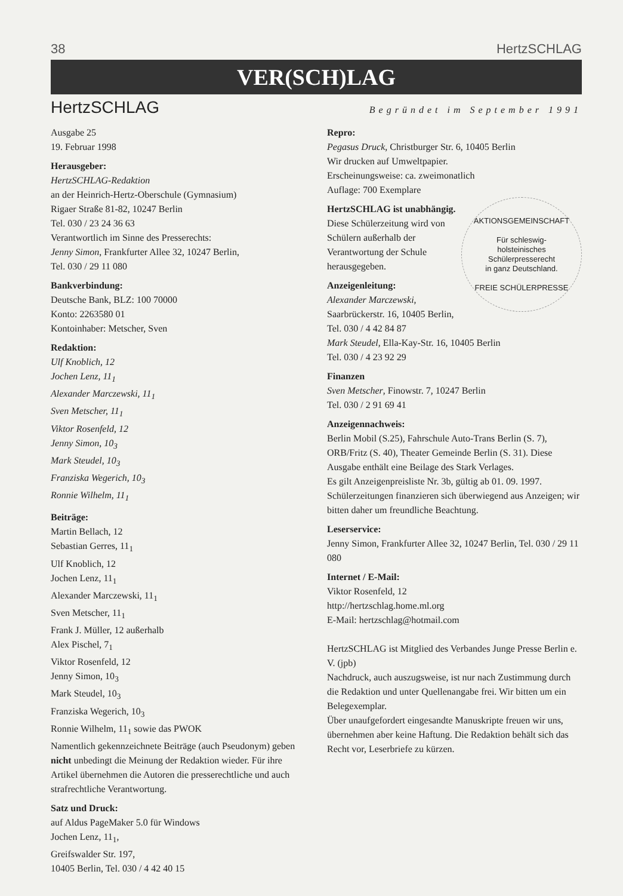38 HertzSCHLAG
VER(SCH)LAG
HertzSCHLAG
Begründet im September 1991
Ausgabe 25
19. Februar 1998
Herausgeber:
HertzSCHLAG-Redaktion
an der Heinrich-Hertz-Oberschule (Gymnasium)
Rigaer Straße 81-82, 10247 Berlin
Tel. 030 / 23 24 36 63
Verantwortlich im Sinne des Presserechts:
Jenny Simon, Frankfurter Allee 32, 10247 Berlin,
Tel. 030 / 29 11 080
Bankverbindung:
Deutsche Bank, BLZ: 100 70000
Konto: 2263580 01
Kontoinhaber: Metscher, Sven
Redaktion:
Ulf Knoblich, 12
Jochen Lenz, 11<sub>1</sub>
Alexander Marczewski, 11<sub>1</sub>
Sven Metscher, 11<sub>1</sub>
Viktor Rosenfeld, 12
Jenny Simon, 10<sub>3</sub>
Mark Steudel, 10<sub>3</sub>
Franziska Wegerich, 10<sub>3</sub>
Ronnie Wilhelm, 11<sub>1</sub>
Beiträge:
Martin Bellach, 12
Sebastian Gerres, 11<sub>1</sub>
Ulf Knoblich, 12
Jochen Lenz, 11<sub>1</sub>
Alexander Marczewski, 11<sub>1</sub>
Sven Metscher, 11<sub>1</sub>
Frank J. Müller, 12 außerhalb
Alex Pischel, 7<sub>1</sub>
Viktor Rosenfeld, 12
Jenny Simon, 10<sub>3</sub>
Mark Steudel, 10<sub>3</sub>
Franziska Wegerich, 10<sub>3</sub>
Ronnie Wilhelm, 11<sub>1</sub> sowie das PWOK
Namentlich gekennzeichnete Beiträge (auch Pseudonym) geben nicht unbedingt die Meinung der Redaktion wieder. Für ihre Artikel übernehmen die Autoren die presserechtliche und auch strafrechtliche Verantwortung.
Satz und Druck:
auf Aldus PageMaker 5.0 für Windows
Jochen Lenz, 11<sub>1</sub>,
Greifswalder Str. 197,
10405 Berlin, Tel. 030 / 4 42 40 15
Repro:
Pegasus Druck, Christburger Str. 6, 10405 Berlin
Wir drucken auf Umweltpapier.
Erscheinungsweise: ca. zweimonatlich
Auflage: 700 Exemplare
AKTIONSGEMEINSCHAFT
Für schleswig-
holsteinisches
Schülerpresserecht
in ganz Deutschland.
FREIE SCHÜLERPRESSE
HertzSCHLAG ist unabhängig.
Diese Schülerzeitung wird von Schülern außerhalb der Verantwortung der Schule herausgegeben.
Anzeigenleitung:
Alexander Marczewski,
Saarbrückerstr. 16, 10405 Berlin,
Tel. 030 / 4 42 84 87
Mark Steudel, Ella-Kay-Str. 16, 10405 Berlin
Tel. 030 / 4 23 92 29
Finanzen
Sven Metscher, Finowstr. 7, 10247 Berlin
Tel. 030 / 2 91 69 41
Anzeigennachweis:
Berlin Mobil (S.25), Fahrschule Auto-Trans Berlin (S. 7), ORB/Fritz (S. 40), Theater Gemeinde Berlin (S. 31). Diese Ausgabe enthält eine Beilage des Stark Verlages.
Es gilt Anzeigenpreisliste Nr. 3b, gültig ab 01. 09. 1997.
Schülerzeitungen finanzieren sich überwiegend aus Anzeigen; wir bitten daher um freundliche Beachtung.
Leserservice:
Jenny Simon, Frankfurter Allee 32, 10247 Berlin, Tel. 030 / 29 11 080
Internet / E-Mail:
Viktor Rosenfeld, 12
http://hertzschlag.home.ml.org
E-Mail: hertzschlag@hotmail.com
HertzSCHLAG ist Mitglied des Verbandes Junge Presse Berlin e. V. (jpb)
Nachdruck, auch auszugsweise, ist nur nach Zustimmung durch die Redaktion und unter Quellenangabe frei. Wir bitten um ein Belegexemplar.
Über unaufgefordert eingesandte Manuskripte freuen wir uns, übernehmen aber keine Haftung. Die Redaktion behält sich das Recht vor, Leserbriefe zu kürzen.